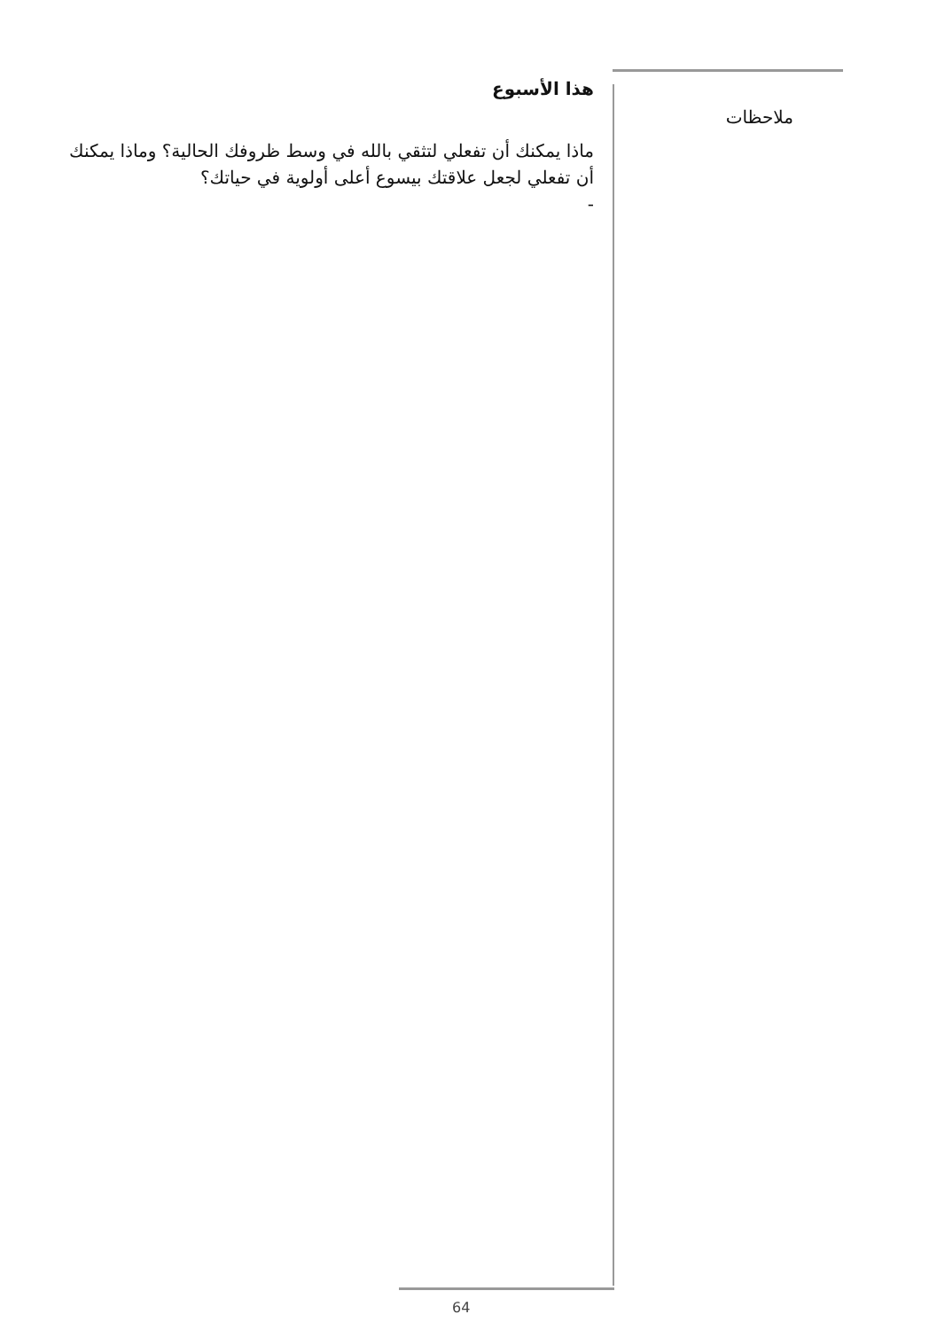هذا الأسبوع
ماذا يمكنك أن تفعلي لتثقي بالله في وسط ظروفك الحالية؟ وماذا يمكنك أن تفعلي لجعل علاقتك بيسوع أعلى أولوية في حياتك؟
-
ملاحظات
64